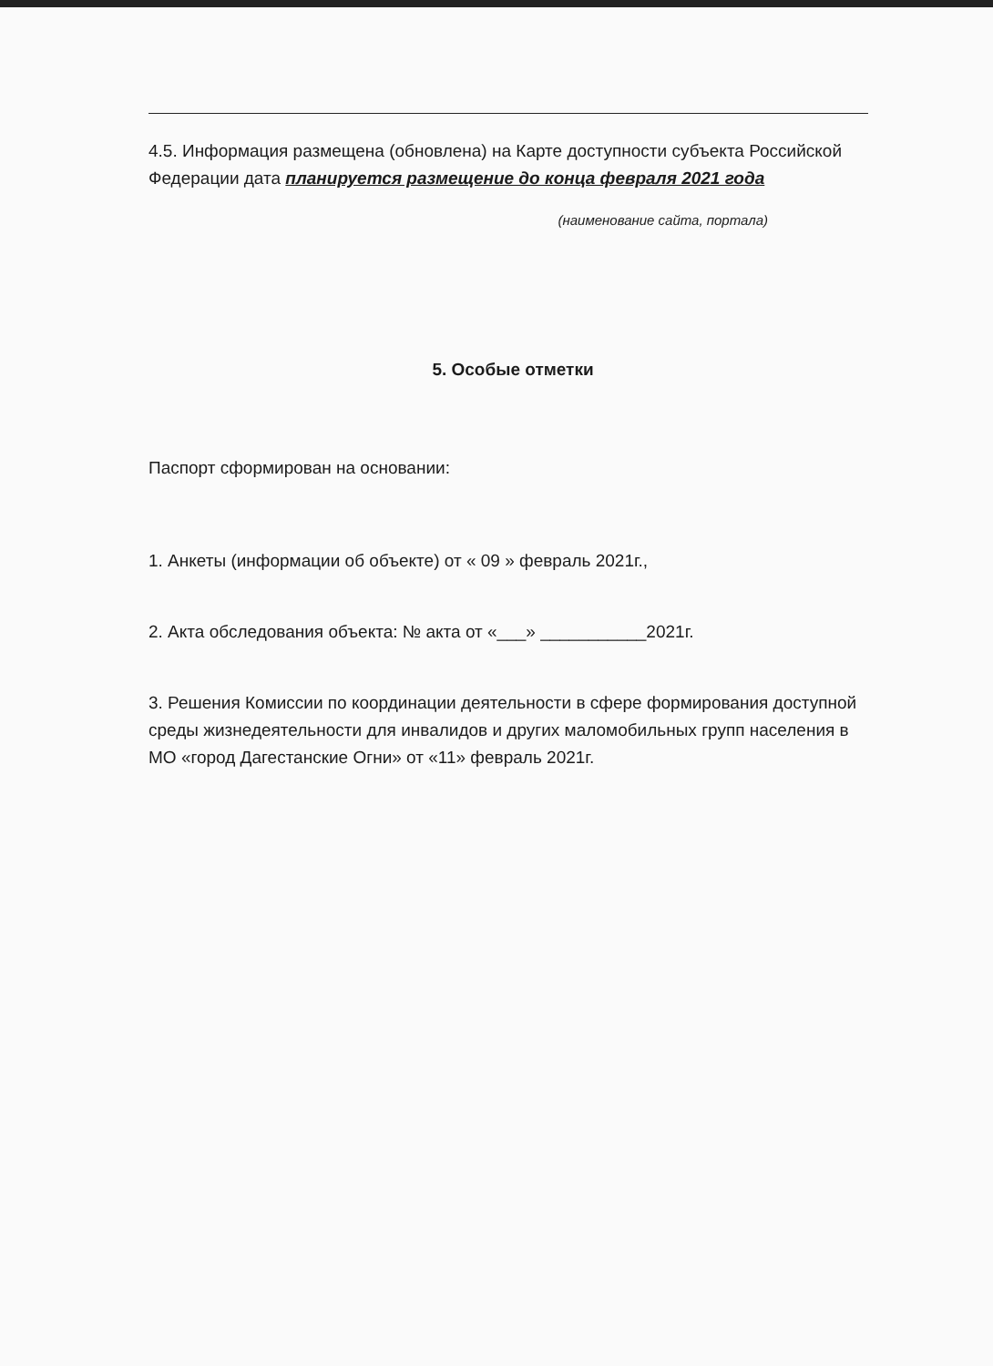4.5. Информация размещена (обновлена) на Карте доступности субъекта Российской Федерации дата планируется размещение до конца февраля 2021 года
(наименование сайта, портала)
5. Особые отметки
Паспорт сформирован на основании:
1. Анкеты (информации об объекте) от « 09 » февраль 2021г.,
2. Акта обследования объекта: № акта от «___» ___________2021г.
3. Решения Комиссии по координации деятельности в сфере формирования доступной среды жизнедеятельности для инвалидов и других маломобильных групп населения в МО «город Дагестанские Огни» от «11» февраль 2021г.